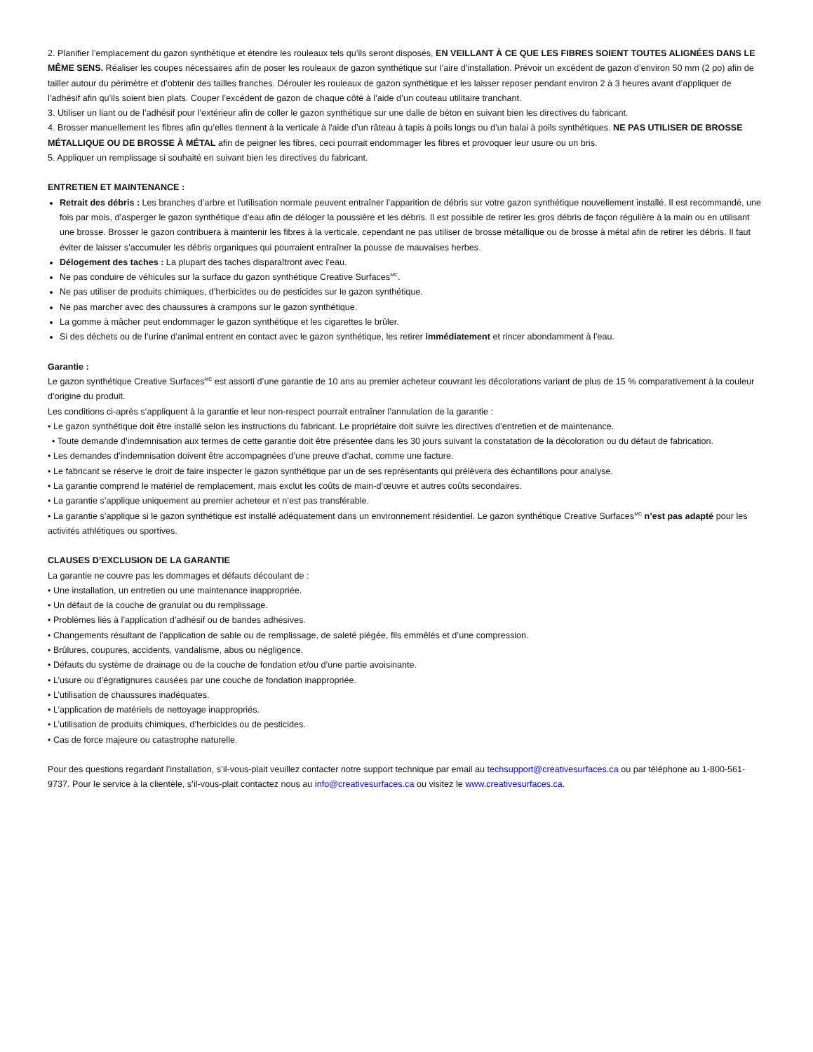2. Planifier l’emplacement du gazon synthétique et étendre les rouleaux tels qu’ils seront disposés, EN VEILLANT À CE QUE LES FIBRES SOIENT TOUTES ALIGNÉES DANS LE MÊME SENS. Réaliser les coupes nécessaires afin de poser les rouleaux de gazon synthétique sur l’aire d’installation. Prévoir un excédent de gazon d’environ 50 mm (2 po) afin de tailler autour du périmètre et d’obtenir des tailles franches. Dérouler les rouleaux de gazon synthétique et les laisser reposer pendant environ 2 à 3 heures avant d’appliquer de l’adhésif afin qu’ils soient bien plats. Couper l’excédent de gazon de chaque côté à l’aide d’un couteau utilitaire tranchant.
3. Utiliser un liant ou de l’adhésif pour l’extérieur afin de coller le gazon synthétique sur une dalle de béton en suivant bien les directives du fabricant.
4. Brosser manuellement les fibres afin qu’elles tiennent à la verticale à l'aide d’un râteau à tapis à poils longs ou d’un balai à poils synthétiques. NE PAS UTILISER DE BROSSE MÉTALLIQUE OU DE BROSSE À MÉTAL afin de peigner les fibres, ceci pourrait endommager les fibres et provoquer leur usure ou un bris.
5. Appliquer un remplissage si souhaité en suivant bien les directives du fabricant.
ENTRETIEN ET MAINTENANCE :
Retrait des débris : Les branches d’arbre et l'utilisation normale peuvent entraîner l’apparition de débris sur votre gazon synthétique nouvellement installé. Il est recommandé, une fois par mois, d’asperger le gazon synthétique d’eau afin de déloger la poussière et les débris. Il est possible de retirer les gros débris de façon régulière à la main ou en utilisant une brosse. Brosser le gazon contribuera à maintenir les fibres à la verticale, cependant ne pas utiliser de brosse métallique ou de brosse à métal afin de retirer les débris. Il faut éviter de laisser s’accumuler les débris organiques qui pourraient entraîner la pousse de mauvaises herbes.
Délogement des taches : La plupart des taches disparaîtront avec l’eau.
Ne pas conduire de véhicules sur la surface du gazon synthétique Creative Surfaces<sup>MC</sup>.
Ne pas utiliser de produits chimiques, d’herbicides ou de pesticides sur le gazon synthétique.
Ne pas marcher avec des chaussures à crampons sur le gazon synthétique.
La gomme à mâcher peut endommager le gazon synthétique et les cigarettes le brûler.
Si des déchets ou de l’urine d’animal entrent en contact avec le gazon synthétique, les retirer immédiatement et rincer abondamment à l’eau.
Garantie :
Le gazon synthétique Creative Surfaces<sup>MC</sup> est assorti d’une garantie de 10 ans au premier acheteur couvrant les décolorations variant de plus de 15 % comparativement à la couleur d’origine du produit.
Les conditions ci-après s’appliquent à la garantie et leur non-respect pourrait entraîner l’annulation de la garantie :
• Le gazon synthétique doit être installé selon les instructions du fabricant. Le propriétaire doit suivre les directives d’entretien et de maintenance.
• Toute demande d’indemnisation aux termes de cette garantie doit être présentée dans les 30 jours suivant la constatation de la décoloration ou du défaut de fabrication.
• Les demandes d’indemnisation doivent être accompagnées d’une preuve d’achat, comme une facture.
• Le fabricant se réserve le droit de faire inspecter le gazon synthétique par un de ses représentants qui prélèvera des échantillons pour analyse.
• La garantie comprend le matériel de remplacement, mais exclut les coûts de main-d’œuvre et autres coûts secondaires.
• La garantie s’applique uniquement au premier acheteur et n’est pas transférable.
• La garantie s’applique si le gazon synthétique est installé adéquatement dans un environnement résidentiel. Le gazon synthétique Creative Surfaces<sup>MC</sup> n’est pas adapté pour les activités athlétiques ou sportives.
CLAUSES D’EXCLUSION DE LA GARANTIE
La garantie ne couvre pas les dommages et défauts découlant de :
• Une installation, un entretien ou une maintenance inappropriée.
• Un défaut de la couche de granulat ou du remplissage.
• Problèmes liés à l’application d’adhésif ou de bandes adhésives.
• Changements résultant de l’application de sable ou de remplissage, de saleté piégée, fils emmêlés et d’une compression.
• Brûlures, coupures, accidents, vandalisme, abus ou négligence.
• Défauts du système de drainage ou de la couche de fondation et/ou d’une partie avoisinante.
• L’usure ou d’égratignures causées par une couche de fondation inappropriée.
• L’utilisation de chaussures inadéquates.
• L’application de matériels de nettoyage inappropriés.
• L’utilisation de produits chimiques, d’herbicides ou de pesticides.
• Cas de force majeure ou catastrophe naturelle.
Pour des questions regardant l’installation, s’il-vous-plait veuillez contacter notre support technique par email au techsupport@creativesurfaces.ca ou par téléphone au 1-800-561-9737. Pour le service à la clientèle, s’il-vous-plait contactez nous au info@creativesurfaces.ca ou visitez le www.creativesurfaces.ca.